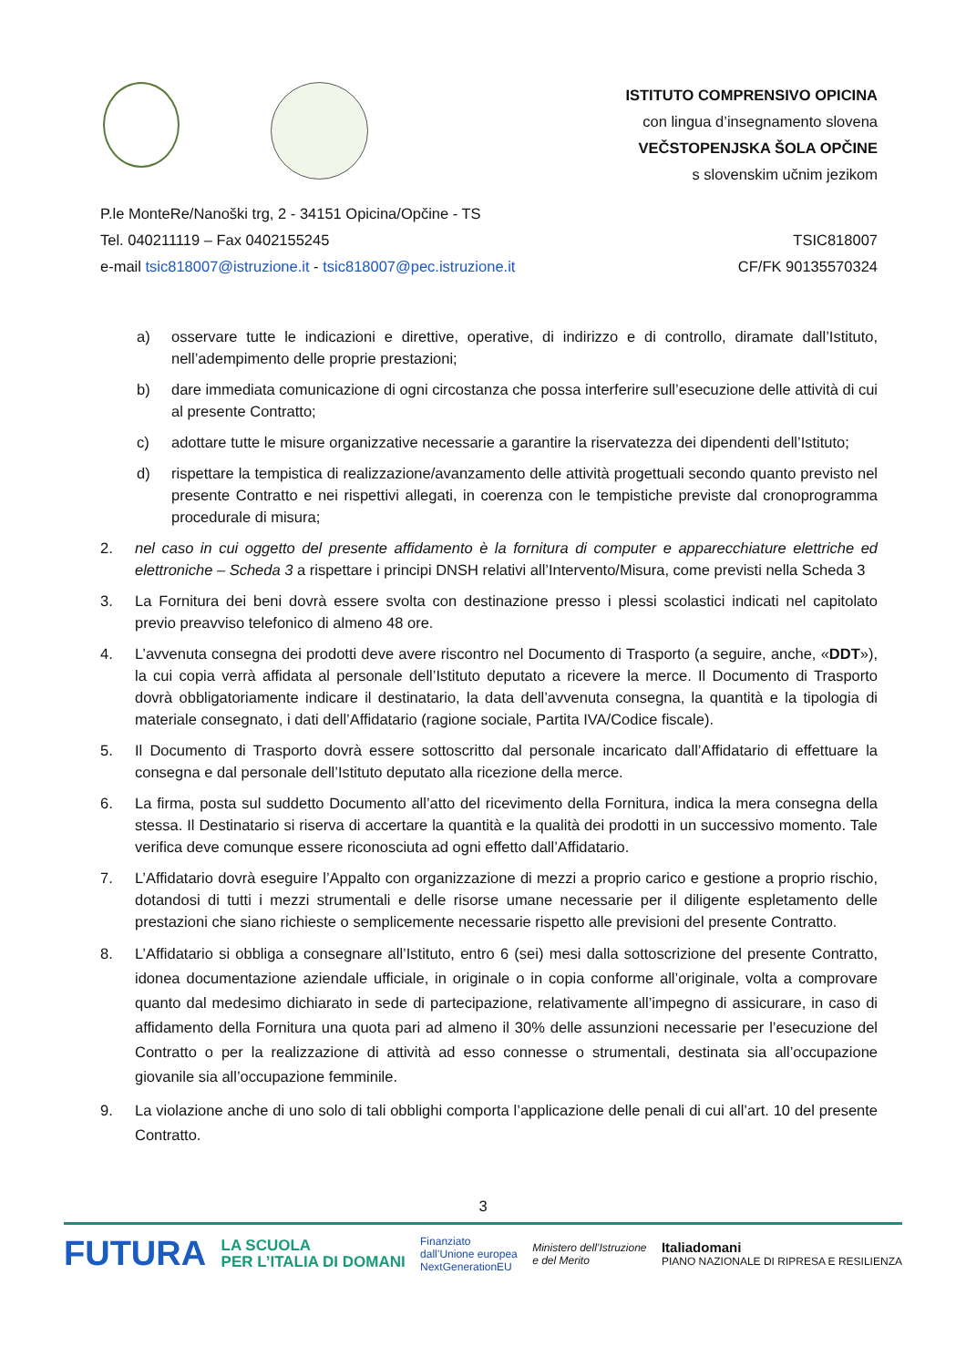ISTITUTO COMPRENSIVO OPICINA
con lingua d’insegnamento slovena
VEČSTOPENJSKA ŠOLA OPČINE
s slovenskim učnim jezikom
P.le MonteRe/Nanoški trg, 2 - 34151 Opicina/Opčine - TS
Tel. 040211119 – Fax 0402155245
e-mail tsic818007@istruzione.it - tsic818007@pec.istruzione.it
TSIC818007
CF/FK 90135570324
a) osservare tutte le indicazioni e direttive, operative, di indirizzo e di controllo, diramate dall’Istituto, nell’adempimento delle proprie prestazioni;
b) dare immediata comunicazione di ogni circostanza che possa interferire sull’esecuzione delle attività di cui al presente Contratto;
c) adottare tutte le misure organizzative necessarie a garantire la riservatezza dei dipendenti dell’Istituto;
d) rispettare la tempistica di realizzazione/avanzamento delle attività progettuali secondo quanto previsto nel presente Contratto e nei rispettivi allegati, in coerenza con le tempistiche previste dal cronoprogramma procedurale di misura;
2. nel caso in cui oggetto del presente affidamento è la fornitura di computer e apparecchiature elettriche ed elettroniche – Scheda 3 a rispettare i principi DNSH relativi all’Intervento/Misura, come previsti nella Scheda 3
3. La Fornitura dei beni dovrà essere svolta con destinazione presso i plessi scolastici indicati nel capitolato previo preavviso telefonico di almeno 48 ore.
4. L’avvenuta consegna dei prodotti deve avere riscontro nel Documento di Trasporto (a seguire, anche, «DDT»), la cui copia verrà affidata al personale dell’Istituto deputato a ricevere la merce. Il Documento di Trasporto dovrà obbligatoriamente indicare il destinatario, la data dell’avvenuta consegna, la quantità e la tipologia di materiale consegnato, i dati dell’Affidatario (ragione sociale, Partita IVA/Codice fiscale).
5. Il Documento di Trasporto dovrà essere sottoscritto dal personale incaricato dall’Affidatario di effettuare la consegna e dal personale dell’Istituto deputato alla ricezione della merce.
6. La firma, posta sul suddetto Documento all’atto del ricevimento della Fornitura, indica la mera consegna della stessa. Il Destinatario si riserva di accertare la quantità e la qualità dei prodotti in un successivo momento. Tale verifica deve comunque essere riconosciuta ad ogni effetto dall’Affidatario.
7. L’Affidatario dovrà eseguire l’Appalto con organizzazione di mezzi a proprio carico e gestione a proprio rischio, dotandosi di tutti i mezzi strumentali e delle risorse umane necessarie per il diligente espletamento delle prestazioni che siano richieste o semplicemente necessarie rispetto alle previsioni del presente Contratto.
8. L’Affidatario si obbliga a consegnare all’Istituto, entro 6 (sei) mesi dalla sottoscrizione del presente Contratto, idonea documentazione aziendale ufficiale, in originale o in copia conforme all’originale, volta a comprovare quanto dal medesimo dichiarato in sede di partecipazione, relativamente all’impegno di assicurare, in caso di affidamento della Fornitura una quota pari ad almeno il 30% delle assunzioni necessarie per l’esecuzione del Contratto o per la realizzazione di attività ad esso connesse o strumentali, destinata sia all’occupazione giovanile sia all’occupazione femminile.
9. La violazione anche di uno solo di tali obblighi comporta l’applicazione delle penali di cui all’art. 10 del presente Contratto.
3
FUTURA LA SCUOLA
PER L’ITALIA DI DOMANI Finanziato
dall’Unione europea
NextGenerationEU Ministero dell’Istruzione
e del Merito Italiadomani
PIANO NAZIONALE DI RIPRESA E RESILIENZA